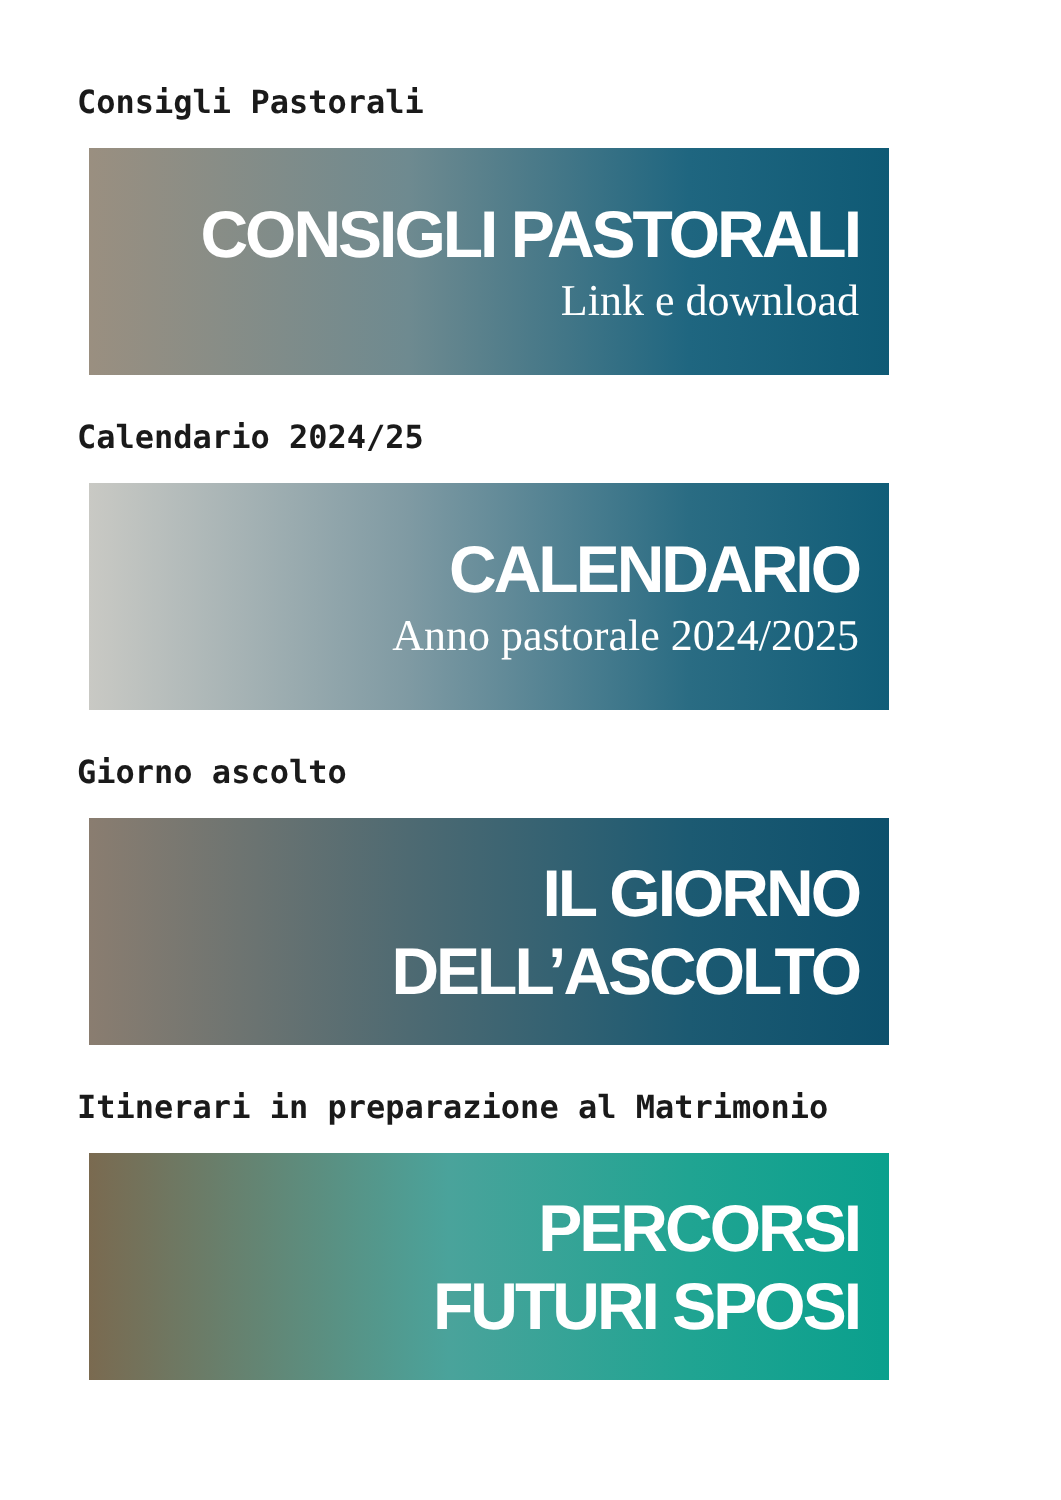Consigli Pastorali
CONSIGLI PASTORALI
Link e download
Calendario 2024/25
CALENDARIO
Anno pastorale 2024/2025
Giorno ascolto
IL GIORNO
DELL’ASCOLTO
Itinerari in preparazione al Matrimonio
PERCORSI
FUTURI SPOSI